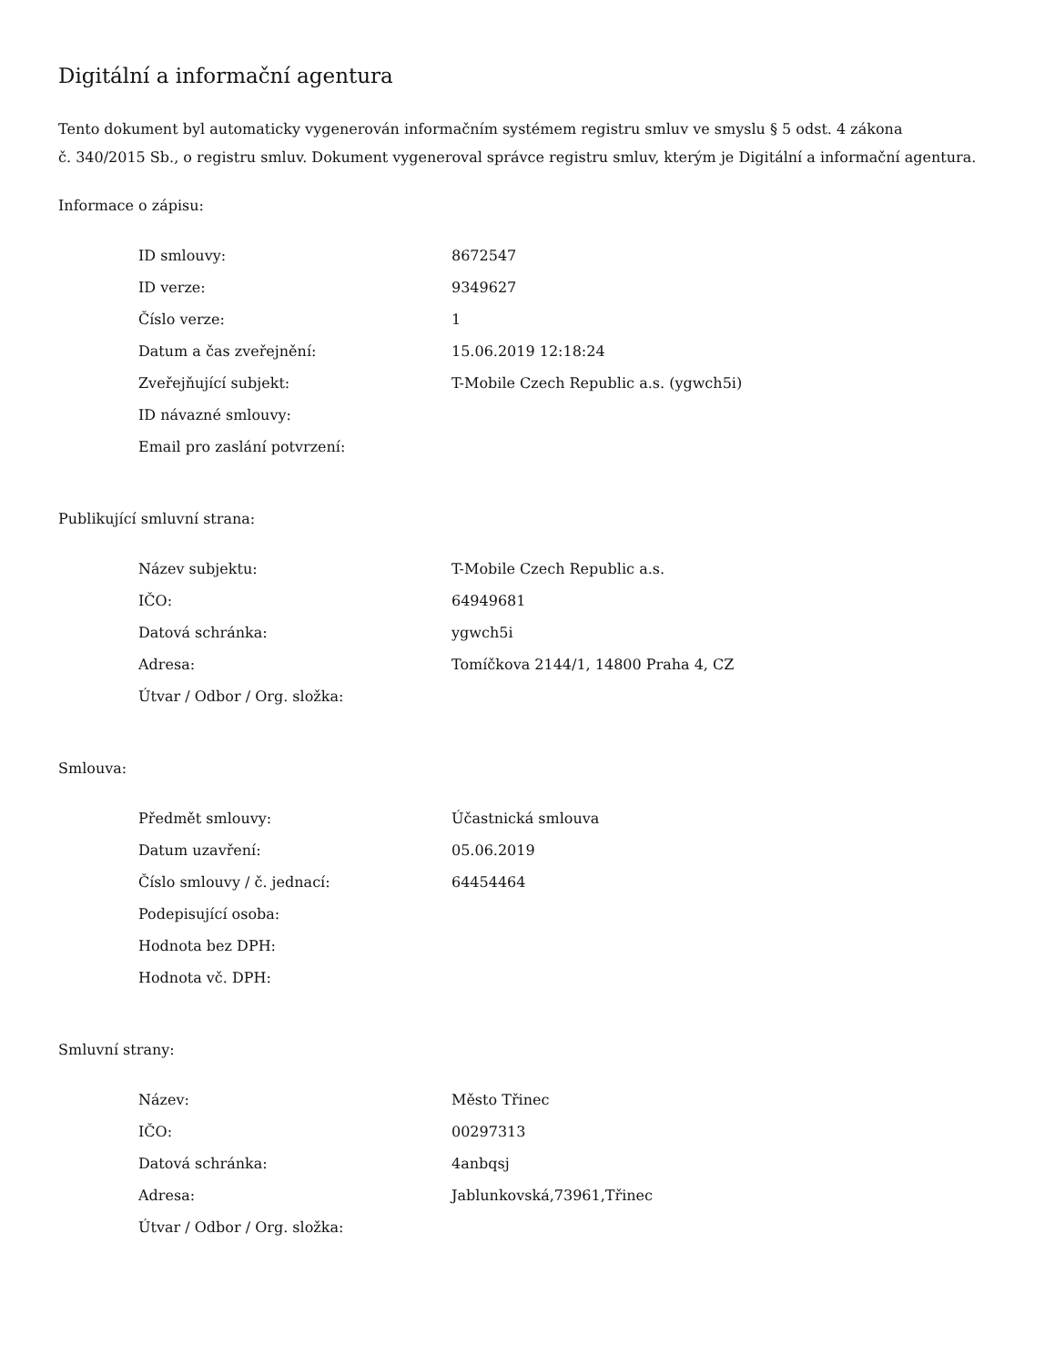Digitální a informační agentura
Tento dokument byl automaticky vygenerován informačním systémem registru smluv ve smyslu § 5 odst. 4 zákona
č. 340/2015 Sb., o registru smluv. Dokument vygeneroval správce registru smluv, kterým je Digitální a informační agentura.
Informace o zápisu:
| ID smlouvy: | 8672547 |
| ID verze: | 9349627 |
| Číslo verze: | 1 |
| Datum a čas zveřejnění: | 15.06.2019 12:18:24 |
| Zveřejňující subjekt: | T-Mobile Czech Republic a.s. (ygwch5i) |
| ID návazné smlouvy: | |
| Email pro zaslání potvrzení: | |
Publikující smluvní strana:
| Název subjektu: | T-Mobile Czech Republic a.s. |
| IČO: | 64949681 |
| Datová schránka: | ygwch5i |
| Adresa: | Tomíčkova 2144/1, 14800 Praha 4, CZ |
| Útvar / Odbor / Org. složka: | |
Smlouva:
| Předmět smlouvy: | Účastnická smlouva |
| Datum uzavření: | 05.06.2019 |
| Číslo smlouvy / č. jednací: | 64454464 |
| Podepisující osoba: | |
| Hodnota bez DPH: | |
| Hodnota vč. DPH: | |
Smluvní strany:
| Název: | Město Třinec |
| IČO: | 00297313 |
| Datová schránka: | 4anbqsj |
| Adresa: | Jablunkovská,73961,Třinec |
| Útvar / Odbor / Org. složka: | |